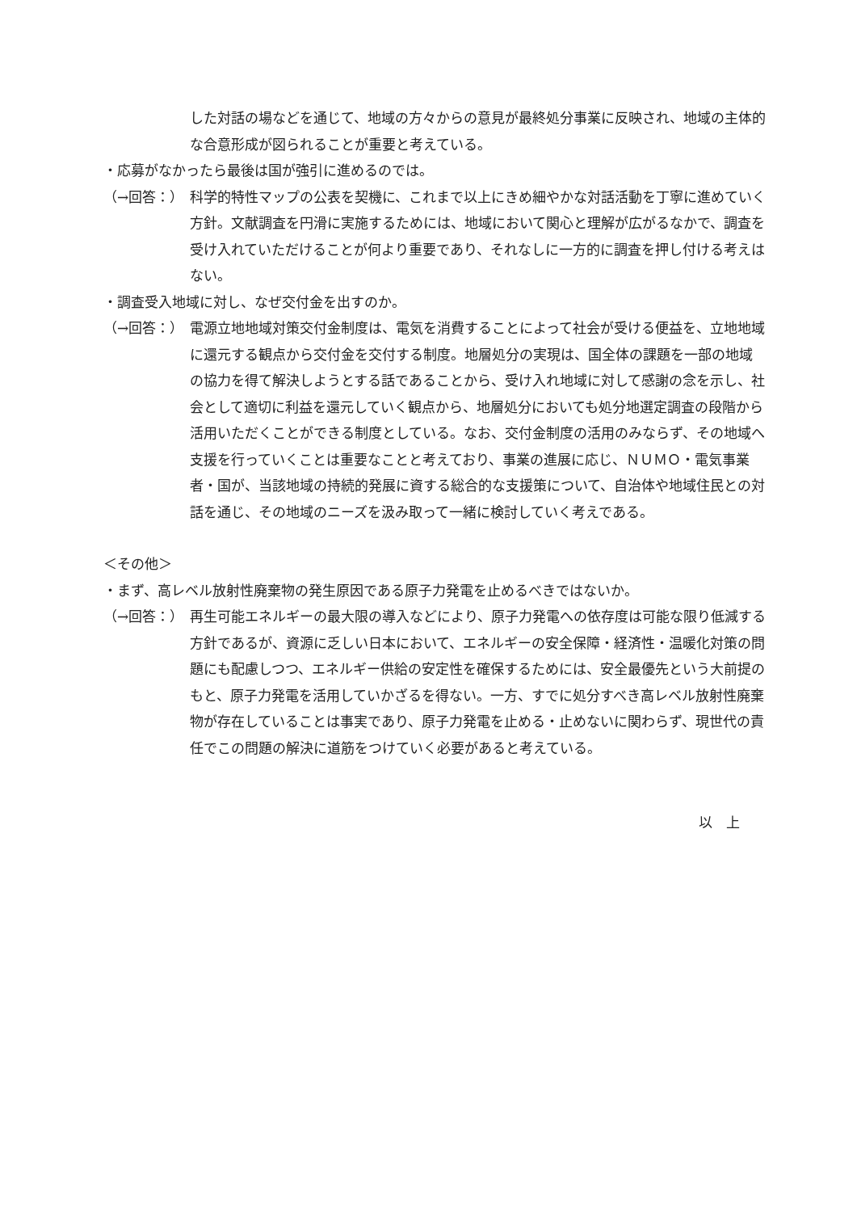した対話の場などを通じて、地域の方々からの意見が最終処分事業に反映され、地域の主体的な合意形成が図られることが重要と考えている。
・応募がなかったら最後は国が強引に進めるのでは。
（→回答：） 科学的特性マップの公表を契機に、これまで以上にきめ細やかな対話活動を丁寧に進めていく方針。文献調査を円滑に実施するためには、地域において関心と理解が広がるなかで、調査を受け入れていただけることが何より重要であり、それなしに一方的に調査を押し付ける考えはない。
・調査受入地域に対し、なぜ交付金を出すのか。
（→回答：） 電源立地地域対策交付金制度は、電気を消費することによって社会が受ける便益を、立地地域に還元する観点から交付金を交付する制度。地層処分の実現は、国全体の課題を一部の地域の協力を得て解決しようとする話であることから、受け入れ地域に対して感謝の念を示し、社会として適切に利益を還元していく観点から、地層処分においても処分地選定調査の段階から活用いただくことができる制度としている。なお、交付金制度の活用のみならず、その地域へ支援を行っていくことは重要なことと考えており、事業の進展に応じ、ＮＵＭＯ・電気事業者・国が、当該地域の持続的発展に資する総合的な支援策について、自治体や地域住民との対話を通じ、その地域のニーズを汲み取って一緒に検討していく考えである。
＜その他＞
・まず、高レベル放射性廃棄物の発生原因である原子力発電を止めるべきではないか。
（→回答：） 再生可能エネルギーの最大限の導入などにより、原子力発電への依存度は可能な限り低減する方針であるが、資源に乏しい日本において、エネルギーの安全保障・経済性・温暖化対策の問題にも配慮しつつ、エネルギー供給の安定性を確保するためには、安全最優先という大前提のもと、原子力発電を活用していかざるを得ない。一方、すでに処分すべき高レベル放射性廃棄物が存在していることは事実であり、原子力発電を止める・止めないに関わらず、現世代の責任でこの問題の解決に道筋をつけていく必要があると考えている。
以　上